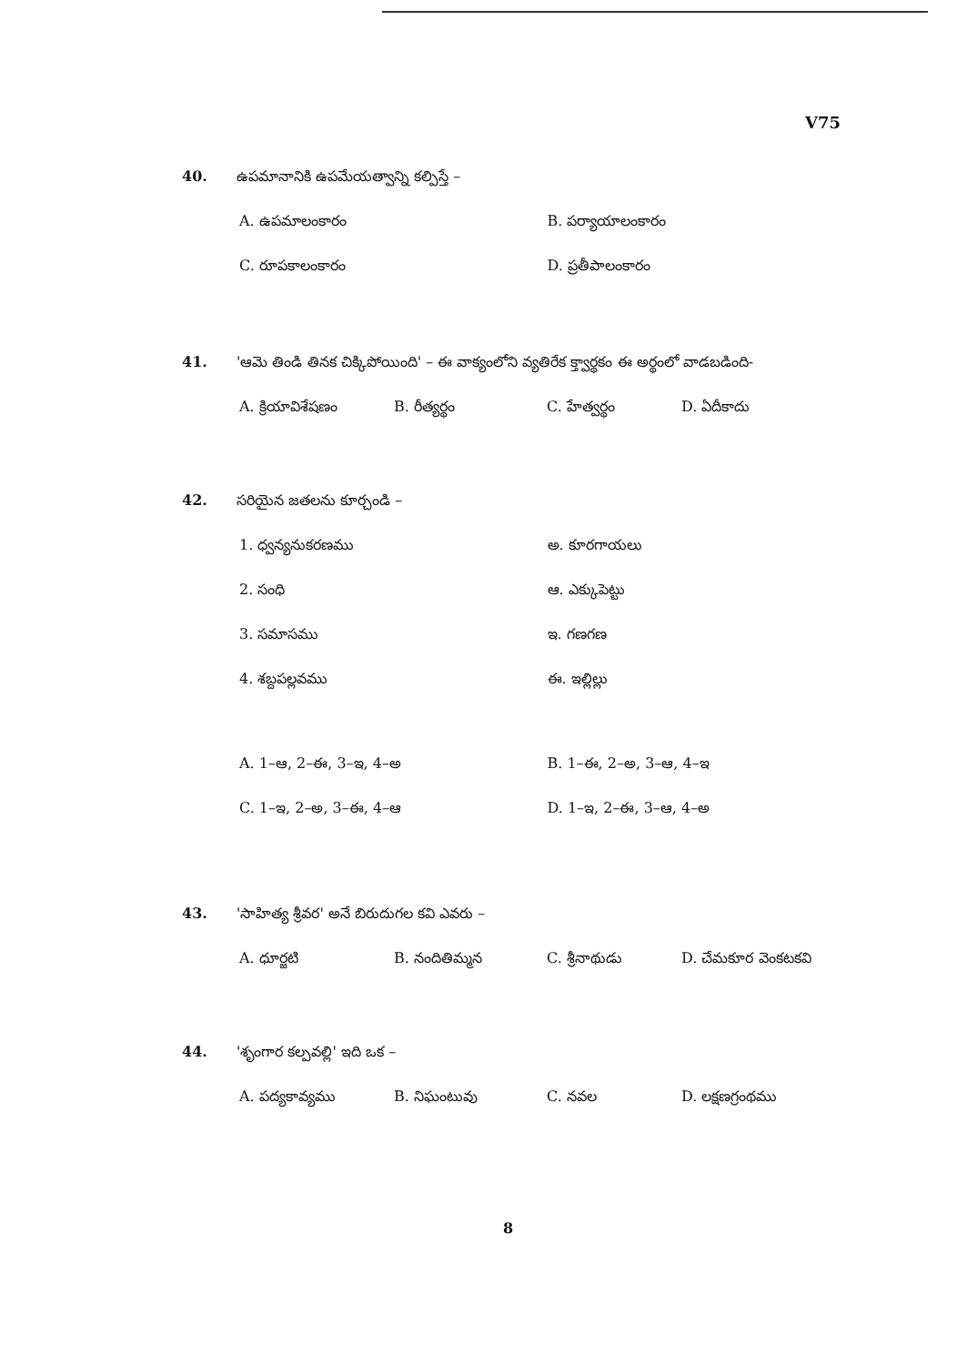V75
40. ఉపమానానికి ఉపమేయత్వాన్ని కల్పిస్తే –
A. ఉపమాలంకారం B. పర్యాయాలంకారం
C. రూపకాలంకారం D. ప్రతీపాలంకారం
41. 'ఆమె తిండి తినక చిక్కిపోయింది' – ఈ వాక్యంలోని వ్యతిరేక క్త్వార్థకం ఈ అర్థంలో వాడబడింది-
A. క్రియావిశేషణం B. రీత్యర్థం C. హేత్వర్థం D. ఏదీకాదు
42. సరియైన జతలను కూర్చండి –
1. ధ్వన్యనుకరణము అ. కూరగాయలు
2. సంధి ఆ. ఎక్కుపెట్టు
3. సమాసము ఇ. గణగణ
4. శబ్దపల్లవము ఈ. ఇల్లిల్లు
A. 1–ఆ, 2–ఈ, 3–ఇ, 4–అ B. 1–ఈ, 2–అ, 3–ఆ, 4–ఇ
C. 1–ఇ, 2–అ, 3–ఈ, 4–ఆ D. 1–ఇ, 2–ఈ, 3–ఆ, 4–అ
43. 'సాహిత్య శ్రీవర' అనే బిరుదుగల కవి ఎవరు –
A. ధూర్జటి B. నందితిమ్మన C. శ్రీనాథుడు D. చేమకూర వెంకటకవి
44. 'శృంగార కల్పవల్లి' ఇది ఒక –
A. పద్యకావ్యము B. నిఘంటువు C. నవల D. లక్షణగ్రంథము
8